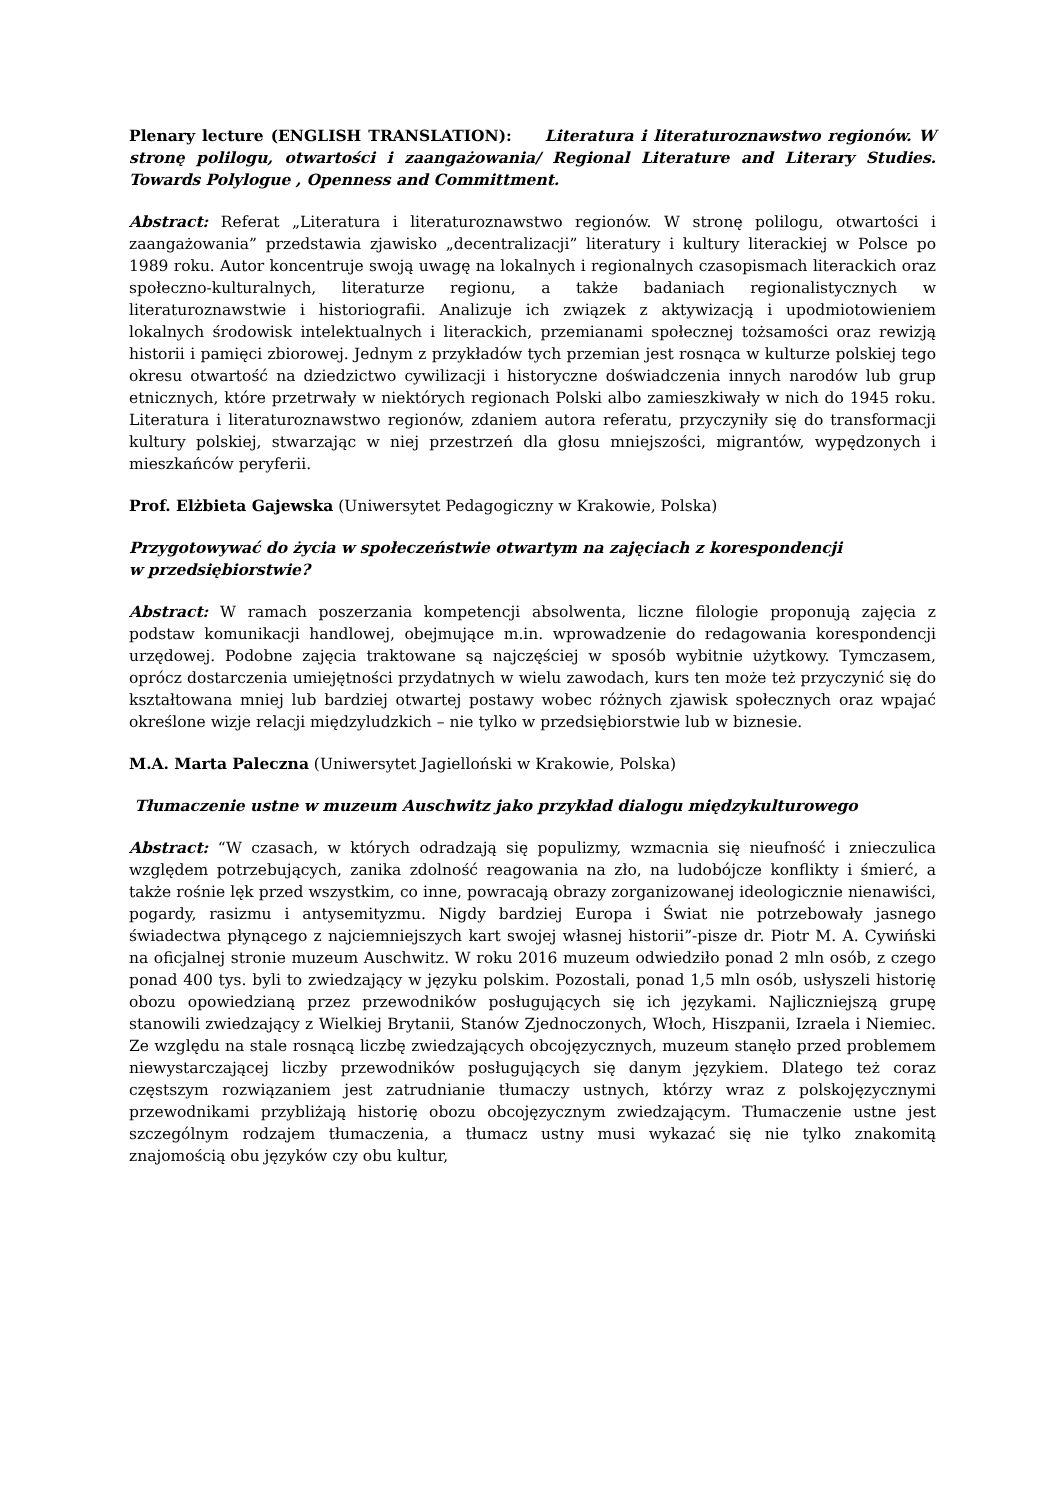Plenary lecture (ENGLISH TRANSLATION): Literatura i literaturoznawstwo regionów. W stronę polilogu, otwartości i zaangażowania/ Regional Literature and Literary Studies. Towards Polylogue , Openness and Committment.
Abstract: Referat „Literatura i literaturoznawstwo regionów. W stronę polilogu, otwartości i zaangażowania” przedstawia zjawisko „decentralizacji” literatury i kultury literackiej w Polsce po 1989 roku. Autor koncentruje swoją uwagę na lokalnych i regionalnych czasopismach literackich oraz społeczno-kulturalnych, literaturze regionu, a także badaniach regionalistycznych w literaturoznawstwie i historiografii. Analizuje ich związek z aktywizacją i upodmiotowieniem lokalnych środowisk intelektualnych i literackich, przemianami społecznej tożsamości oraz rewizją historii i pamięci zbiorowej. Jednym z przykładów tych przemian jest rosnąca w kulturze polskiej tego okresu otwartość na dziedzictwo cywilizacji i historyczne doświadczenia innych narodów lub grup etnicznych, które przetrwały w niektórych regionach Polski albo zamieszkiwały w nich do 1945 roku. Literatura i literaturoznawstwo regionów, zdaniem autora referatu, przyczyniły się do transformacji kultury polskiej, stwarzając w niej przestrzeń dla głosu mniejszości, migrantów, wypędzonych i mieszkańców peryferii.
Prof. Elżbieta Gajewska (Uniwersytet Pedagogiczny w Krakowie, Polska)
Przygotowywać do życia w społeczeństwie otwartym na zajęciach z korespondencji
w przedsiębiorstwie?
Abstract: W ramach poszerzania kompetencji absolwenta, liczne filologie proponują zajęcia z podstaw komunikacji handlowej, obejmujące m.in. wprowadzenie do redagowania korespondencji urzędowej. Podobne zajęcia traktowane są najczęściej w sposób wybitnie użytkowy. Tymczasem, oprócz dostarczenia umiejętności przydatnych w wielu zawodach, kurs ten może też przyczynić się do kształtowana mniej lub bardziej otwartej postawy wobec różnych zjawisk społecznych oraz wpajać określone wizje relacji międzyludzkich – nie tylko w przedsiębiorstwie lub w biznesie.
M.A. Marta Paleczna (Uniwersytet Jagielloński w Krakowie, Polska)
Tłumaczenie ustne w muzeum Auschwitz jako przykład dialogu międzykulturowego
Abstract: “W czasach, w których odradzają się populizmy, wzmacnia się nieufność i znieczulica względem potrzebujących, zanika zdolność reagowania na zło, na ludobójcze konflikty i śmierć, a także rośnie lęk przed wszystkim, co inne, powracają obrazy zorganizowanej ideologicznie nienawiści, pogardy, rasizmu i antysemityzmu. Nigdy bardziej Europa i Świat nie potrzebowały jasnego świadectwa płynącego z najciemniejszych kart swojej własnej historii”-pisze dr. Piotr M. A. Cywiński na oficjalnej stronie muzeum Auschwitz. W roku 2016 muzeum odwiedziło ponad 2 mln osób, z czego ponad 400 tys. byli to zwiedzający w języku polskim. Pozostali, ponad 1,5 mln osób, usłyszeli historię obozu opowiedzianą przez przewodników posługujących się ich językami. Najliczniejszą grupę stanowili zwiedzający z Wielkiej Brytanii, Stanów Zjednoczonych, Włoch, Hiszpanii, Izraela i Niemiec. Ze względu na stale rosnącą liczbę zwiedzających obcojęzycznych, muzeum stanęło przed problemem niewystarczającej liczby przewodników posługujących się danym językiem. Dlatego też coraz częstszym rozwiązaniem jest zatrudnianie tłumaczy ustnych, którzy wraz z polskojęzycznymi przewodnikami przybliżają historię obozu obcojęzycznym zwiedzającym. Tłumaczenie ustne jest szczególnym rodzajem tłumaczenia, a tłumacz ustny musi wykazać się nie tylko znakomitą znajomością obu języków czy obu kultur,